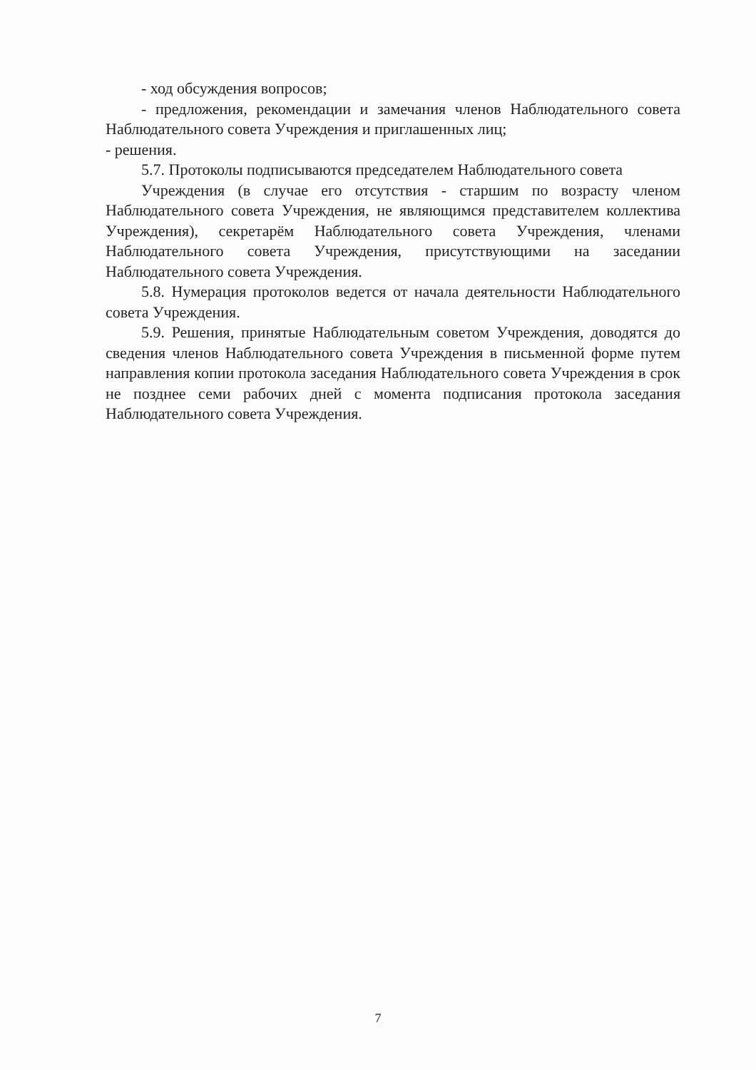- ход обсуждения вопросов;
- предложения, рекомендации и замечания членов Наблюдательного совета Наблюдательного совета Учреждения и приглашенных лиц;
- решения.
5.7. Протоколы подписываются председателем Наблюдательного совета
Учреждения (в случае его отсутствия - старшим по возрасту членом Наблюдательного совета Учреждения, не являющимся представителем коллектива Учреждения), секретарём Наблюдательного совета Учреждения, членами Наблюдательного совета Учреждения, присутствующими на заседании Наблюдательного совета Учреждения.
5.8. Нумерация протоколов ведется от начала деятельности Наблюдательного совета Учреждения.
5.9. Решения, принятые Наблюдательным советом Учреждения, доводятся до сведения членов Наблюдательного совета Учреждения в письменной форме путем направления копии протокола заседания Наблюдательного совета Учреждения в срок не позднее семи рабочих дней с момента подписания протокола заседания Наблюдательного совета Учреждения.
7